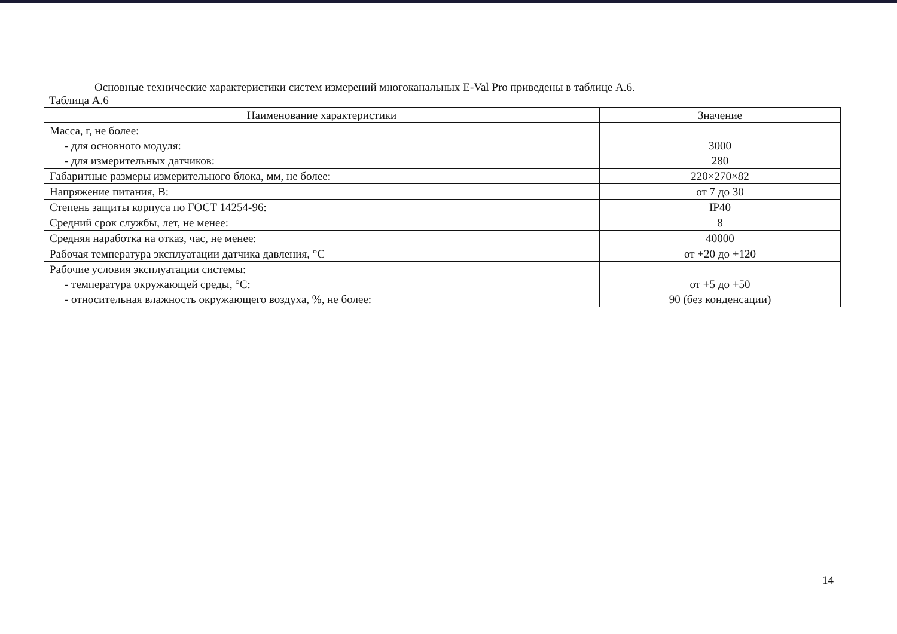Основные технические характеристики систем измерений многоканальных E-Val Pro приведены в таблице А.6.
Таблица А.6
| Наименование характеристики | Значение |
| --- | --- |
| Масса, г, не более: - для основного модуля: - для измерительных датчиков: | 3000 280 |
| Габаритные размеры измерительного блока, мм, не более: | 220×270×82 |
| Напряжение питания, В: | от 7 до 30 |
| Степень защиты корпуса по ГОСТ 14254-96: | IP40 |
| Средний срок службы, лет, не менее: | 8 |
| Средняя наработка на отказ, час, не менее: | 40000 |
| Рабочая температура эксплуатации датчика давления, °С | от +20 до +120 |
| Рабочие условия эксплуатации системы: - температура окружающей среды, °С: - относительная влажность окружающего воздуха, %, не более: | от +5 до +50 90 (без конденсации) |
14